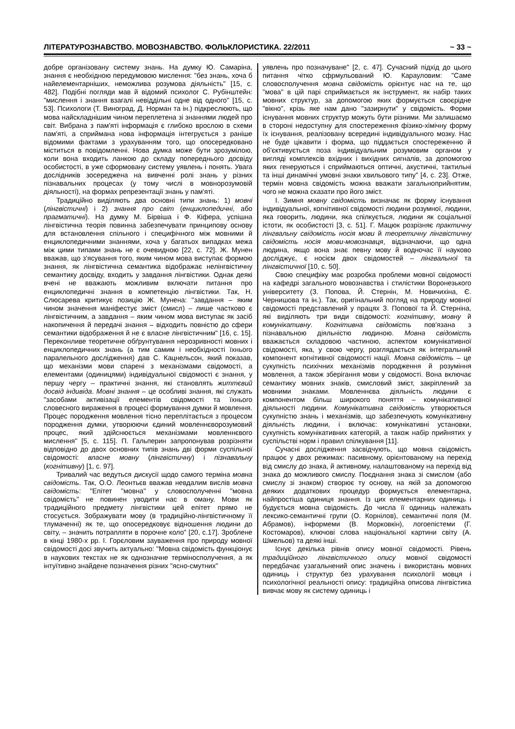ЛІТЕРАТУРОЗНАВСТВО. МОВОЗНАВСТВО. ФОЛЬКЛОРИСТИКА. 22/2011 ~ 33 ~
добре організовану систему знань. На думку Ю. Самаріна, знання є необхідною передумовою мислення: "без знань, хоча б найелементарніших, неможлива розумова діяльність" [15, с. 482]. Подібні погляди мав й відомий психолог С. Рубінштейн: "мислення і знання взагалі невіддільні одне від одного" [15, с. 53]. Психологи (Т. Виноград, Д. Норман та ін.) підкреслюють, що мова найскладнішим чином переплетена зі знаннями людей про світ. Вибрана з пам'яті інформація є глибоко врослою в схеми пам'яті, а сприймана нова інформація інтегрується з раніше відомими фактами з урахуванням того, що опосередковано міститься в повідомленні. Нова думка може бути зрозумілою, коли вона входить ланкою до складу попереднього досвіду особистості, в уже сформовану систему уявлень і понять. Увага дослідників зосереджена на вивченні ролі знань у різних пізнавальних процесах (у тому числі в мовнорозумовій діяльності), на формах репрезентації знань у пам'яті.
Традиційно виділяють два основні типи знань: 1) мовні (лінгвістичні) і 2) знання про світ (енциклопедичні, або прагматичні). На думку М. Бірвіша і Ф. Кіфера, успішна лінгвістична теорія повинна забезпечувати принципову основу для встановлення спільного і специфічного між мовними й енциклопедичними знаннями, хоча у багатьох випадках межа між цими типами знань не є очевидною [22, с. 72]. Ж. Мунен вважав, що з'ясування того, яким чином мова виступає формою знання, як лінгвістична семантика відображає нелінгвістичну семантику досвіду, входить у завдання лінгвістики. Однак деякі вчені не вважають можливим включати питання про енциклопедичні знання в компетенцію лінгвістики. Так, Н. Слюсарева критикує позицію Ж. Мунена: "завдання – яким чином значення маніфестує зміст (смисл) – лише частково є лінгвістичним, а завдання – яким чином мова виступає як засіб накопичення й передачі знання – відходить повністю до сфери семантики відображення й не є власне лінгвістичним" [16, с. 15]. Переконливе теоретичне обґрунтування нерозривності мовних і енциклопедичних знань (а тим самим і необхідності їхнього паралельного дослідження) дав С. Кацнельсон, який показав, що механізми мови спарені з механізмами свідомості, а елементами (одиницями) індивідуальної свідомості є знання, у першу чергу – практичні знання, які становлять життєвий досвід індивіда. Мовні знання – це особливі знання, які служать "засобами активізації елементів свідомості та їхнього словесного вираження в процесі формування думки й мовлення. Процес породження мовлення тісно переплітається з процесом породження думки, утворюючи єдиний мовленнєворозумовий процес, який здійснюється механізмами мовленнєвого мислення" [5, с. 115]. П. Гальперин запропонував розрізняти відповідно до двох основних типів знань дві форми суспільної свідомості: власне мовну (лінгвістичну) і пізнавальну (когнітивну) [1, с. 97].
Тривалий час ведуться дискусії щодо самого терміна мовна свідомість. Так, О.О. Леонтьєв вважав невдалим вислів мовна свідомість: "Епітет "мовна" у словосполученні "мовна свідомість" не повинен уводити нас в оману. Мови як традиційного предмету лінгвістики цей епітет прямо не стосується. Зображувати мову (в традиційно-лінгвістичному її тлумаченні) як те, що опосередковує відношення людини до світу, – значить потрапляти в порочне коло" [20, с.17]. Зроблене в кінці 1980-х рр. І. Горєловим зауваження про природу мовної свідомості досі звучить актуально: "Мовна свідомість функціонує в наукових текстах не як однозначне терміносполучення, а як інтуїтивно знайдене позначення різних "ясно-смутних"
уявлень про позначуване" [2, с. 47]. Сучасний підхід до цього питання чітко сфрмульований Ю. Карауловим: "Саме словосполучення мовна свідомість орієнтує нас на те, що "мова" в цій парі сприймається як інструмент, як набір таких мовних структур, за допомогою яких формується своєрідне "вікно", крізь яке нам дано "зазирнути" у свідомість. Форми існування мовних структур можуть бути різними. Ми залишаємо в стороні недоступну для спостереження фізико-хімічну форму їх існування, реалізовану всередині індивідуального мозку. Нас не буде цікавити і форма, що піддається спостереженню й об'єктивується поза індивідуальним розумовим органом у вигляді комплексів вхідних і вихідних сигналів, за допомогою яких генеруються і сприймаються оптичні, акустичні, тактильні та інші динамічні умовні знаки хвильового типу" [4, с. 23]. Отже, термін мовна свідомість можна вважати загальноприйнятим, чого не можна сказати про його зміст.
І. Зимня мовну свідомість визначає як форму існування індивідуальної, когнітивної свідомості людини розумної, людини, яка говорить, людини, яка спілкується, людини як соціальної істоти, як особистості [3, с. 51]. Г. Мацюк розрізняє практичну лінгвальну свідомість носія мови й теоретичну лінгвістичну свідомість носія мови-мовознавця, відзначаючи, що одна людина, якщо вона знає певну мову й водночас її науково досліджує, є носієм двох свідомостей – лінгвальної та лінгвістичної [10, с. 50].
Свою специфіку має розробка проблеми мовної свідомості на кафедрі загального мовознавства і стилістики Воронезького університету (З. Попова, Й. Стернін, М. Новичихіна, Є. Чернишова та ін.). Так, оригінальний погляд на природу мовної свідомості представлений у працях З. Попової та Й. Стерніна, які виділяють три види свідомості: когнітивну, мовну й комунікативну. Когнітивна свідомість пов'язана з пізнавальною діяльністю людиною. Мовна свідомість вважається складовою частиною, аспектом комунікативної свідомості, яка, у свою чергу, розглядається як інтегральний компонент когнітивної свідомості нації. Мовна свідомість – це сукупність психічних механізмів породження й розуміння мовлення, а також зберігання мови у свідомості. Вона включає семантику мовних знаків, смисловий зміст, закріплений за мовними знаками. Мовленнєва діяльність людини є компонентом більш широкого поняття – комунікативної діяльності людини. Комунікативна свідомість утворюється сукупністю знань і механізмів, що забезпечують комунікативну діяльність людини, і включає: комунікативні установки, сукупність комунікативних категорій, а також набір прийнятих у суспільстві норм і правил спілкування [11].
Сучасні дослідження засвідчують, що мовна свідомість працює у двох режимах: пасивному, орієнтованому на перехід від смислу до знака, й активному, налаштованому на перехід від знака до можливого смислу. Поєднання знака зі смислом (або смислу зі знаком) створює ту основу, на якій за допомогою деяких додаткових процедур формується елементарна, найпростіша одиниця знання. Із цих елементарних одиниць і будується мовна свідомість. До числа її одиниць належать лексико-семантичні групи (О. Корнілов), семантичні поля (М. Абрамов), інформеми (В. Морковкін), логоепістеми (Г. Костомаров), ключові слова національної картини світу (А. Шмельов) та деякі інші.
Існує декілька рівнів опису мовної свідомості. Рівень традиційного лінгвістичного опису мовної свідомості передбачає узагальнений опис значень і використань мовних одиниць і структур без урахування психології мовця і психологічної реальності опису: традиційна описова лінгвістика вивчає мову як систему одиниць і